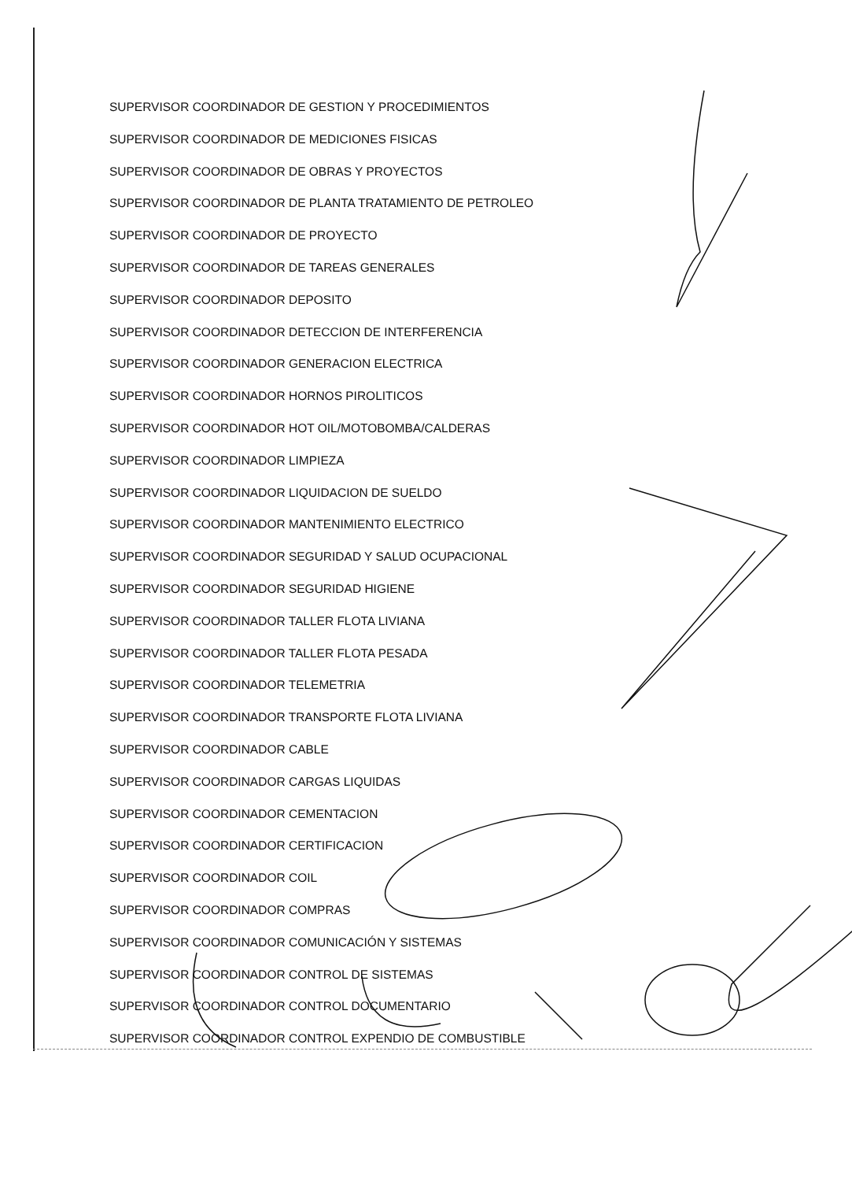SUPERVISOR COORDINADOR DE GESTION Y PROCEDIMIENTOS
SUPERVISOR COORDINADOR DE MEDICIONES FISICAS
SUPERVISOR COORDINADOR DE OBRAS Y PROYECTOS
SUPERVISOR COORDINADOR DE PLANTA TRATAMIENTO DE PETROLEO
SUPERVISOR COORDINADOR DE PROYECTO
SUPERVISOR COORDINADOR DE TAREAS GENERALES
SUPERVISOR COORDINADOR DEPOSITO
SUPERVISOR COORDINADOR DETECCION DE INTERFERENCIA
SUPERVISOR COORDINADOR GENERACION ELECTRICA
SUPERVISOR COORDINADOR HORNOS PIROLITICOS
SUPERVISOR COORDINADOR HOT OIL/MOTOBOMBA/CALDERAS
SUPERVISOR COORDINADOR LIMPIEZA
SUPERVISOR COORDINADOR LIQUIDACION DE SUELDO
SUPERVISOR COORDINADOR MANTENIMIENTO ELECTRICO
SUPERVISOR COORDINADOR SEGURIDAD Y SALUD OCUPACIONAL
SUPERVISOR COORDINADOR SEGURIDAD HIGIENE
SUPERVISOR COORDINADOR TALLER FLOTA LIVIANA
SUPERVISOR COORDINADOR TALLER FLOTA PESADA
SUPERVISOR COORDINADOR TELEMETRIA
SUPERVISOR COORDINADOR TRANSPORTE FLOTA LIVIANA
SUPERVISOR COORDINADOR CABLE
SUPERVISOR COORDINADOR CARGAS LIQUIDAS
SUPERVISOR COORDINADOR CEMENTACION
SUPERVISOR COORDINADOR CERTIFICACION
SUPERVISOR COORDINADOR COIL
SUPERVISOR COORDINADOR COMPRAS
SUPERVISOR COORDINADOR COMUNICACIÓN Y SISTEMAS
SUPERVISOR COORDINADOR CONTROL DE SISTEMAS
SUPERVISOR COORDINADOR CONTROL DOCUMENTARIO
SUPERVISOR COORDINADOR CONTROL EXPENDIO DE COMBUSTIBLE